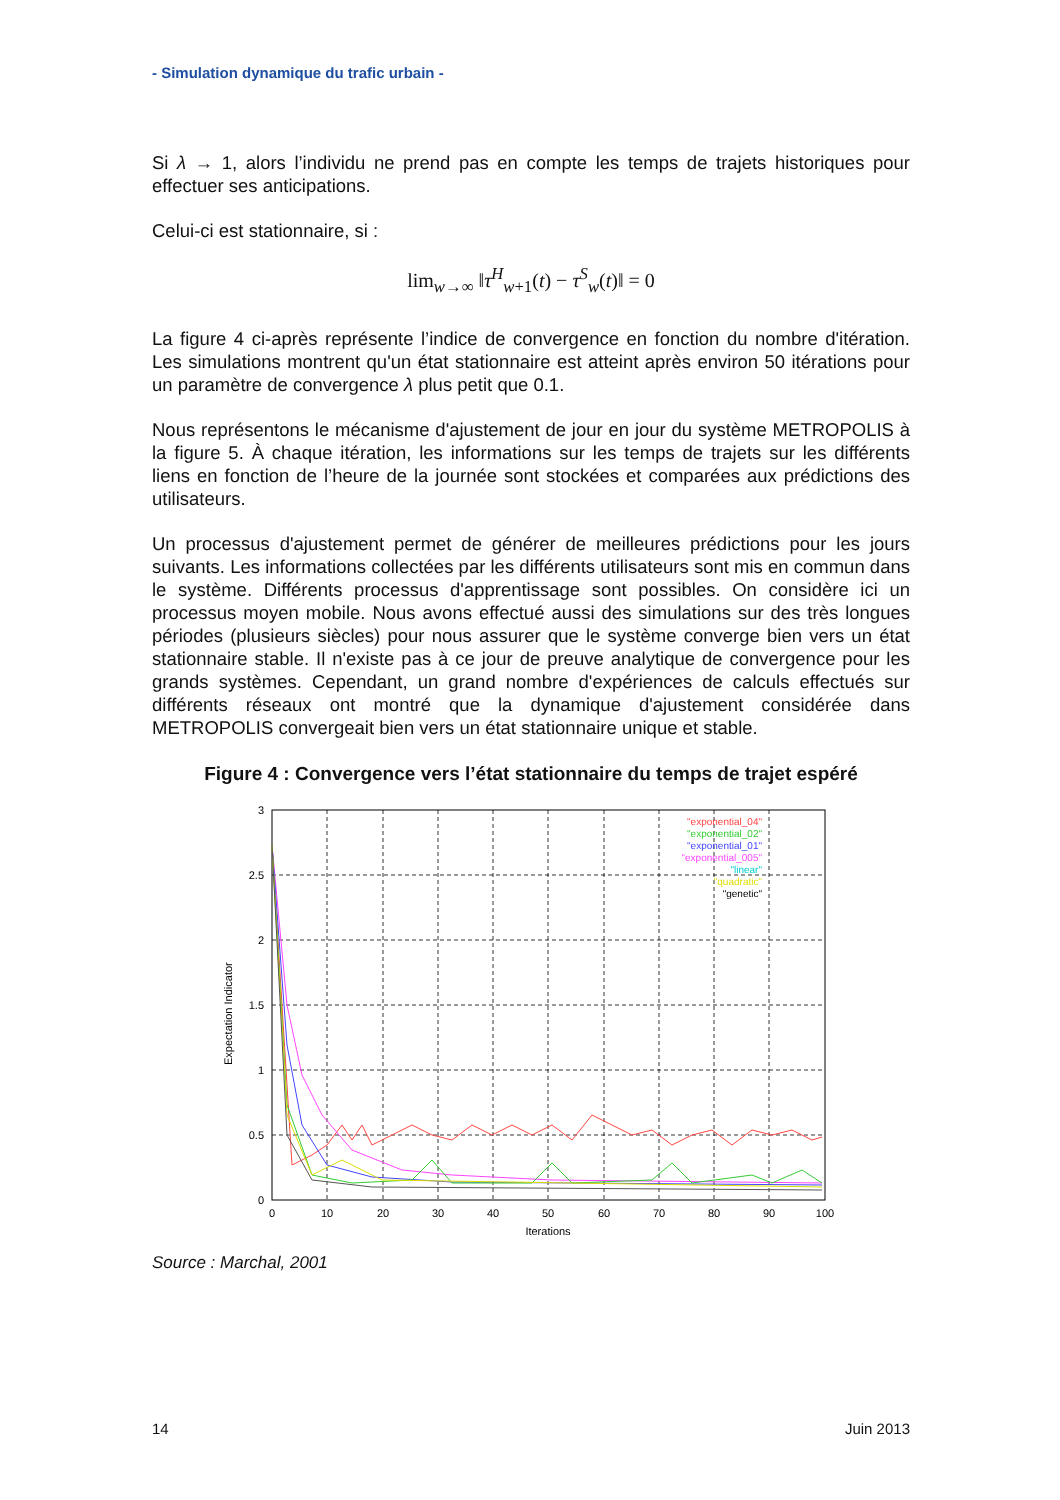- Simulation dynamique du trafic urbain -
Si λ → 1, alors l’individu ne prend pas en compte les temps de trajets historiques pour effectuer ses anticipations.
Celui-ci est stationnaire, si :
lim<sub>w→∞</sub> ‖τ<sup>H</sup><sub>w+1</sub>(t) − τ<sup>S</sup><sub>w</sub>(t)‖ = 0
La figure 4 ci-après représente l’indice de convergence en fonction du nombre d'itération. Les simulations montrent qu'un état stationnaire est atteint après environ 50 itérations pour un paramètre de convergence λ plus petit que 0.1.
Nous représentons le mécanisme d'ajustement de jour en jour du système METROPOLIS à la figure 5. À chaque itération, les informations sur les temps de trajets sur les différents liens en fonction de l’heure de la journée sont stockées et comparées aux prédictions des utilisateurs.
Un processus d'ajustement permet de générer de meilleures prédictions pour les jours suivants. Les informations collectées par les différents utilisateurs sont mis en commun dans le système. Différents processus d'apprentissage sont possibles. On considère ici un processus moyen mobile. Nous avons effectué aussi des simulations sur des très longues périodes (plusieurs siècles) pour nous assurer que le système converge bien vers un état stationnaire stable. Il n'existe pas à ce jour de preuve analytique de convergence pour les grands systèmes. Cependant, un grand nombre d'expériences de calculs effectués sur différents réseaux ont montré que la dynamique d'ajustement considérée dans METROPOLIS convergeait bien vers un état stationnaire unique et stable.
Figure 4 : Convergence vers l’état stationnaire du temps de trajet espéré
3
2.5
2
1.5
1
0.5
0
0
10
20
30
40
50
60
70
80
90
100
Iterations
Expectation Indicator
"exponential_04"
"exponential_02"
"exponential_01"
"exponential_005"
"linear"
"quadratic"
"genetic"
Source : Marchal, 2001
14 Juin 2013